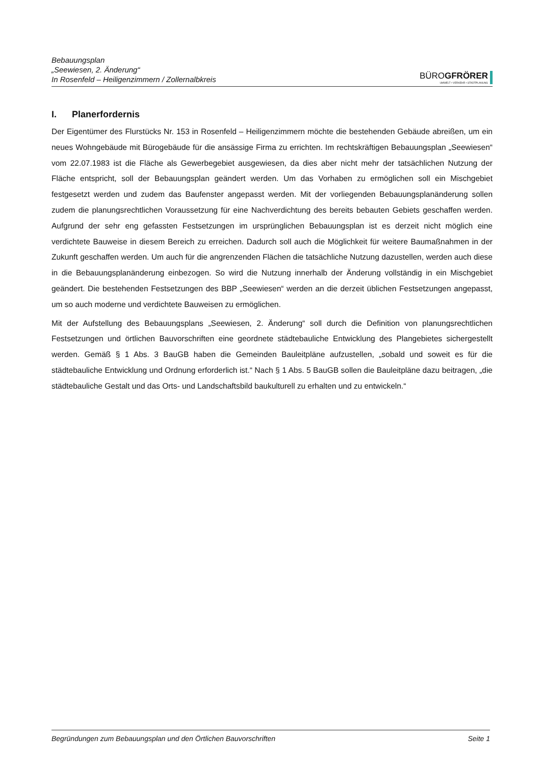Bebauungsplan
„Seewiesen, 2. Änderung“
In Rosenfeld – Heiligenzimmern / Zollernalbkreis
BÜROGFRÖRER
UMWELT • VERKEHR • STADTPLANUNG
I. Planerfordernis
Der Eigentümer des Flurstücks Nr. 153 in Rosenfeld – Heiligenzimmern möchte die bestehenden Gebäude abreißen, um ein neues Wohngebäude mit Bürogebäude für die ansässige Firma zu errichten. Im rechtskräftigen Bebauungsplan „Seewiesen“ vom 22.07.1983 ist die Fläche als Gewerbegebiet ausgewiesen, da dies aber nicht mehr der tatsächlichen Nutzung der Fläche entspricht, soll der Bebauungsplan geändert werden. Um das Vorhaben zu ermöglichen soll ein Mischgebiet festgesetzt werden und zudem das Baufenster angepasst werden. Mit der vorliegenden Bebauungsplanänderung sollen zudem die planungsrechtlichen Voraussetzung für eine Nachverdichtung des bereits bebauten Gebiets geschaffen werden. Aufgrund der sehr eng gefassten Festsetzungen im ursprünglichen Bebauungsplan ist es derzeit nicht möglich eine verdichtete Bauweise in diesem Bereich zu erreichen. Dadurch soll auch die Möglichkeit für weitere Baumaßnahmen in der Zukunft geschaffen werden. Um auch für die angrenzenden Flächen die tatsächliche Nutzung dazustellen, werden auch diese in die Bebauungsplanänderung einbezogen. So wird die Nutzung innerhalb der Änderung vollständig in ein Mischgebiet geändert. Die bestehenden Festsetzungen des BBP „Seewiesen“ werden an die derzeit üblichen Festsetzungen angepasst, um so auch moderne und verdichtete Bauweisen zu ermöglichen.
Mit der Aufstellung des Bebauungsplans „Seewiesen, 2. Änderung“ soll durch die Definition von planungsrechtlichen Festsetzungen und örtlichen Bauvorschriften eine geordnete städtebauliche Entwicklung des Plangebietes sichergestellt werden. Gemäß § 1 Abs. 3 BauGB haben die Gemeinden Bauleitpläne aufzustellen, „sobald und soweit es für die städtebauliche Entwicklung und Ordnung erforderlich ist.“ Nach § 1 Abs. 5 BauGB sollen die Bauleitpläne dazu beitragen, „die städtebauliche Gestalt und das Orts- und Landschaftsbild baukulturell zu erhalten und zu entwickeln.“
Begründungen zum Bebauungsplan und den Örtlichen Bauvorschriften Seite 1